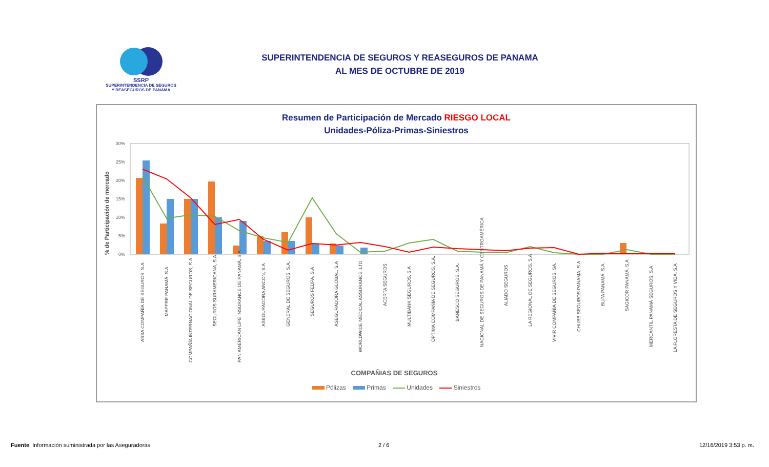SSRP
SUPERINTENDENCIA DE SEGUROS
Y REASEGUROS DE PANAMÁ
SUPERINTENDENCIA DE SEGUROS Y REASEGUROS DE PANAMA
AL MES DE OCTUBRE DE 2019
Resumen de Participación de Mercado RIESGO LOCAL
Unidades-Póliza-Primas-Siniestros
30%
25%
20%
15%
10%
5%
0%
% de Participación de mercado
ASSA COMPAÑÍA DE SEGUROS, S.A
MAPFRE PANAMÁ, S.A
COMPAÑÍA INTERNACIONAL DE SEGUROS, S.A
SEGUROS SURAMERICANA, S.A
PAN AMERICAN LIFE INSURANCE DE PANAMÁ, S.A
ASEGURADORA ANCON, S.A
GENERAL DE SEGUROS, S.A.
SEGUROS FEDPA, S.A
ASEGURADORA GLOBAL, S.A
WORLDWIDE MEDICAL ASSURANCE, LTD
ACERTA SEGUROS
MULTIBANK SEGUROS, S.A
ÓPTIMA COMPAÑÍA DE SEGUROS, S.A.
BANESCO SEGUROS, S.A.
NACIONAL DE SEGUROS DE PANAMÁ Y CENTROAMÉRICA
ALIADO SEGUROS
LA REGIONAL DE SEGUROS, S.A
VIVIR COMPAÑÍA DE SEGUROS, SA.
CHUBB SEGUROS PANAMA, S.A.
BUPA PANAMÁ, S.A.
SAGICOR PANAMÁ, S.A
MERCANTIL PANAMÁ SEGUROS, S.A
LA FLORESTA DE SEGUROS Y VIDA, S.A
COMPAÑIAS DE SEGUROS
Pólizas Primas Unidades Siniestros
Fuente: Información suministrada por las Aseguradoras
2 / 6 12/16/2019 3:53 p. m.